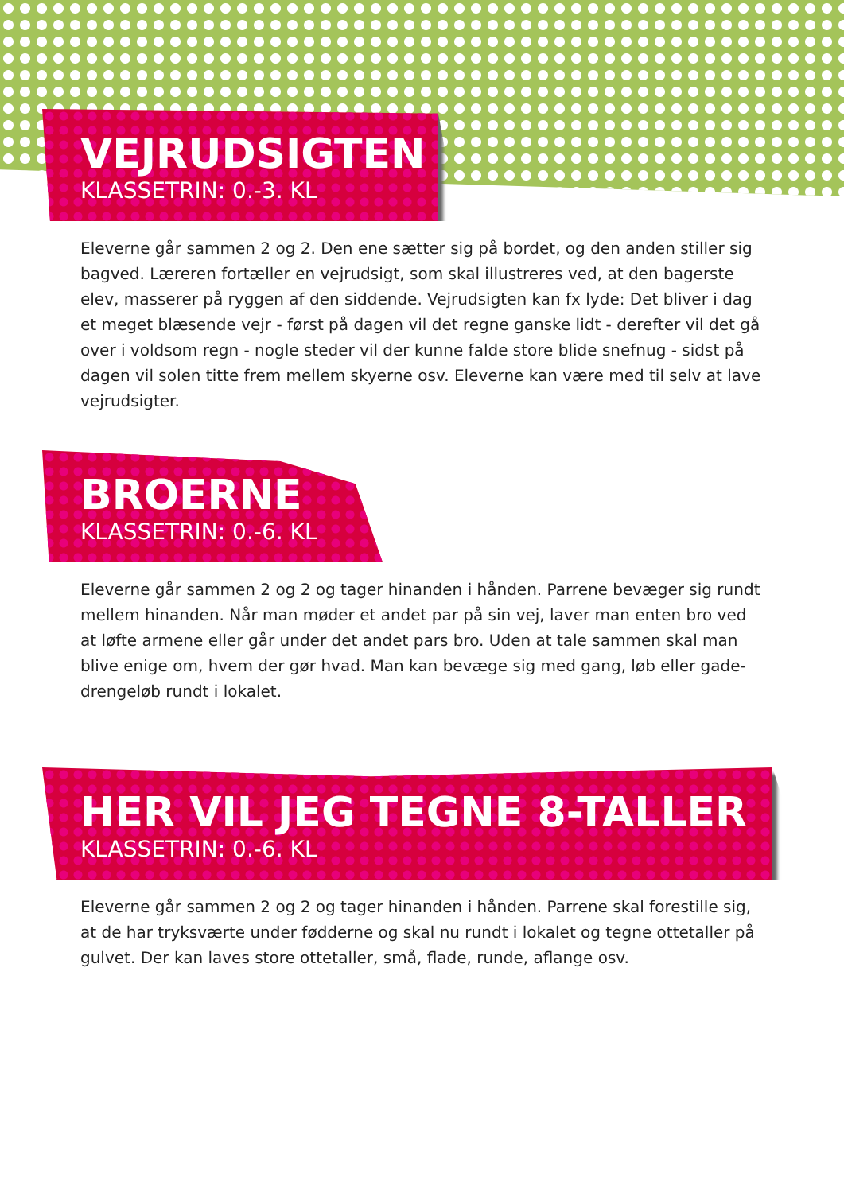VEJRUDSIGTEN
KLASSETRIN: 0.-3. KL
Eleverne går sammen 2 og 2. Den ene sætter sig på bordet, og den anden stiller sig bagved. Læreren fortæller en vejrudsigt, som skal illustreres ved, at den bagerste elev, masserer på ryggen af den siddende. Vejrudsigten kan fx lyde: Det bliver i dag et meget blæsende vejr - først på dagen vil det regne ganske lidt - derefter vil det gå over i voldsom regn - nogle steder vil der kunne falde store blide snefnug - sidst på dagen vil solen titte frem mellem skyerne osv. Eleverne kan være med til selv at lave vejrudsigter.
BROERNE
KLASSETRIN: 0.-6. KL
Eleverne går sammen 2 og 2 og tager hinanden i hånden. Parrene bevæger sig rundt mellem hinanden. Når man møder et andet par på sin vej, laver man enten bro ved at løfte armene eller går under det andet pars bro. Uden at tale sammen skal man blive enige om, hvem der gør hvad. Man kan bevæge sig med gang, løb eller gade-drengeløb rundt i lokalet.
HER VIL JEG TEGNE 8-TALLER
KLASSETRIN: 0.-6. KL
Eleverne går sammen 2 og 2 og tager hinanden i hånden. Parrene skal forestille sig, at de har tryksværte under fødderne og skal nu rundt i lokalet og tegne ottetaller på gulvet. Der kan laves store ottetaller, små, flade, runde, aflange osv.